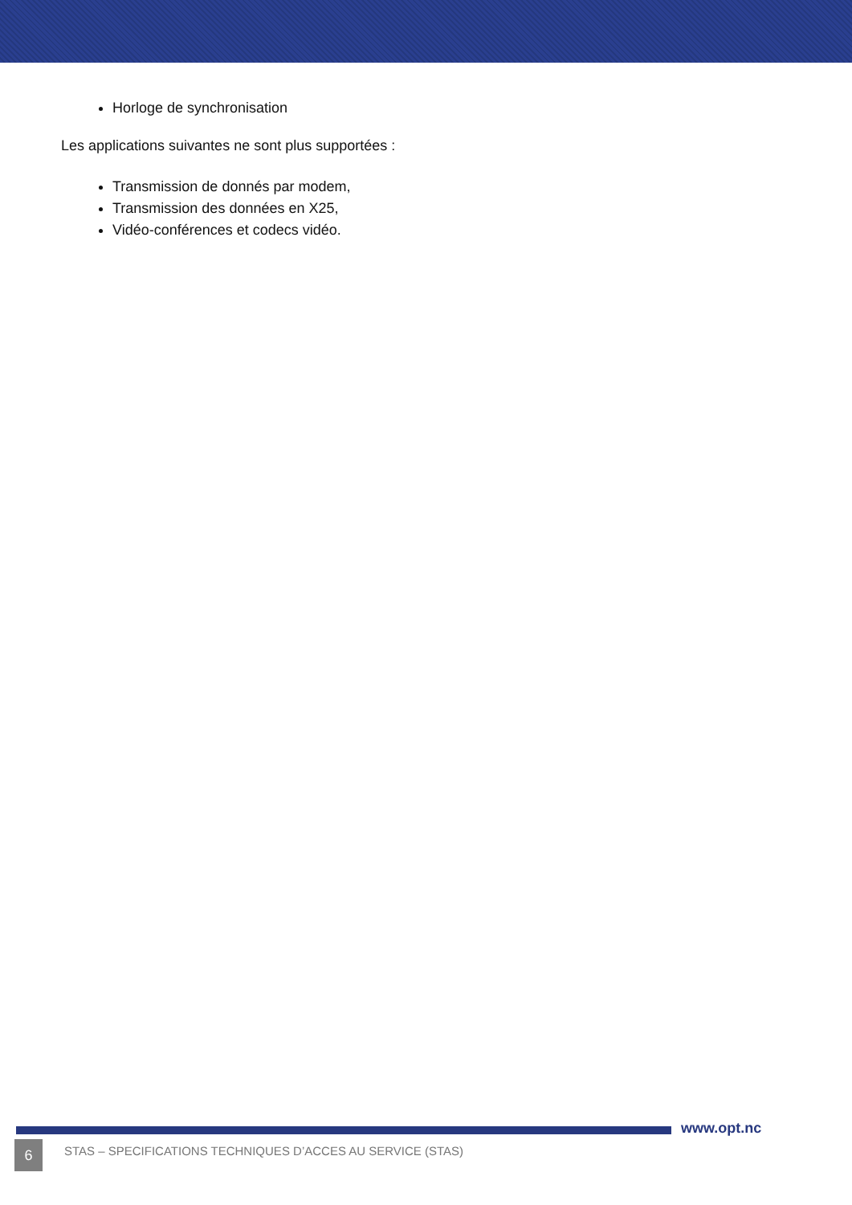Horloge de synchronisation
Les applications suivantes ne sont plus supportées :
Transmission de donnés par modem,
Transmission des données en X25,
Vidéo-conférences et codecs vidéo.
www.opt.nc
6
STAS – SPECIFICATIONS TECHNIQUES D’ACCES AU SERVICE (STAS)